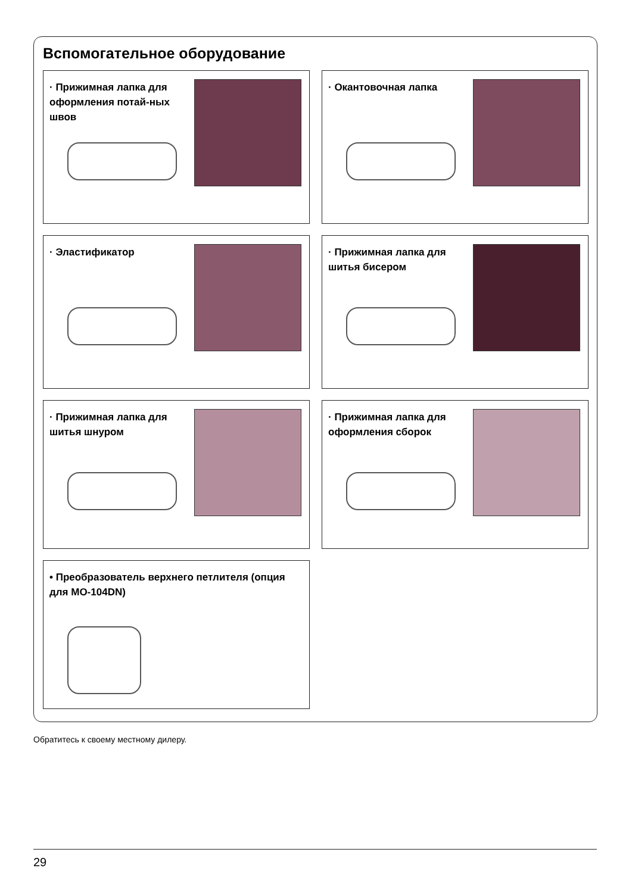Вспомогательное оборудование
· Прижимная лапка для оформления потай-ных швов
· Окантовочная лапка
· Эластификатор
· Прижимная лапка для шитья бисером
· Прижимная лапка для шитья шнуром
· Прижимная лапка для оформления сборок
• Преобразователь верхнего петлителя (опция для MO-104DN)
Обратитесь к своему местному дилеру.
29